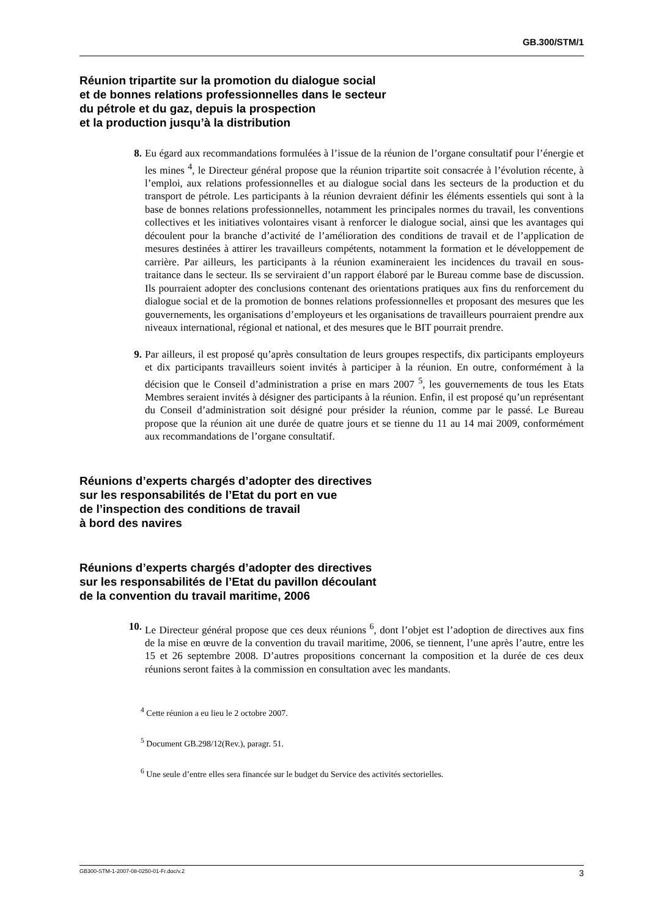GB.300/STM/1
Réunion tripartite sur la promotion du dialogue social
et de bonnes relations professionnelles dans le secteur
du pétrole et du gaz, depuis la prospection
et la production jusqu’à la distribution
8. Eu égard aux recommandations formulées à l’issue de la réunion de l’organe consultatif pour l’énergie et les mines <sup>4</sup>, le Directeur général propose que la réunion tripartite soit consacrée à l’évolution récente, à l’emploi, aux relations professionnelles et au dialogue social dans les secteurs de la production et du transport de pétrole. Les participants à la réunion devraient définir les éléments essentiels qui sont à la base de bonnes relations professionnelles, notamment les principales normes du travail, les conventions collectives et les initiatives volontaires visant à renforcer le dialogue social, ainsi que les avantages qui découlent pour la branche d’activité de l’amélioration des conditions de travail et de l’application de mesures destinées à attirer les travailleurs compétents, notamment la formation et le développement de carrière. Par ailleurs, les participants à la réunion examineraient les incidences du travail en sous-traitance dans le secteur. Ils se serviraient d’un rapport élaboré par le Bureau comme base de discussion. Ils pourraient adopter des conclusions contenant des orientations pratiques aux fins du renforcement du dialogue social et de la promotion de bonnes relations professionnelles et proposant des mesures que les gouvernements, les organisations d’employeurs et les organisations de travailleurs pourraient prendre aux niveaux international, régional et national, et des mesures que le BIT pourrait prendre.
9. Par ailleurs, il est proposé qu’après consultation de leurs groupes respectifs, dix participants employeurs et dix participants travailleurs soient invités à participer à la réunion. En outre, conformément à la décision que le Conseil d’administration a prise en mars 2007 <sup>5</sup>, les gouvernements de tous les Etats Membres seraient invités à désigner des participants à la réunion. Enfin, il est proposé qu’un représentant du Conseil d’administration soit désigné pour présider la réunion, comme par le passé. Le Bureau propose que la réunion ait une durée de quatre jours et se tienne du 11 au 14 mai 2009, conformément aux recommandations de l’organe consultatif.
Réunions d’experts chargés d’adopter des directives
sur les responsabilités de l’Etat du port en vue
de l’inspection des conditions de travail
à bord des navires
Réunions d’experts chargés d’adopter des directives
sur les responsabilités de l’Etat du pavillon découlant
de la convention du travail maritime, 2006
10.
Le Directeur général propose que ces deux réunions <sup>6</sup>, dont l’objet est l’adoption de directives aux fins de la mise en œuvre de la convention du travail maritime, 2006, se tiennent, l’une après l’autre, entre les 15 et 26 septembre 2008. D’autres propositions concernant la composition et la durée de ces deux réunions seront faites à la commission en consultation avec les mandants.
<sup>4</sup> Cette réunion a eu lieu le 2 octobre 2007.
<sup>5</sup> Document GB.298/12(Rev.), paragr. 51.
<sup>6</sup> Une seule d’entre elles sera financée sur le budget du Service des activités sectorielles.
GB300-STM-1-2007-08-0250-01-Fr.doc/v.2 3